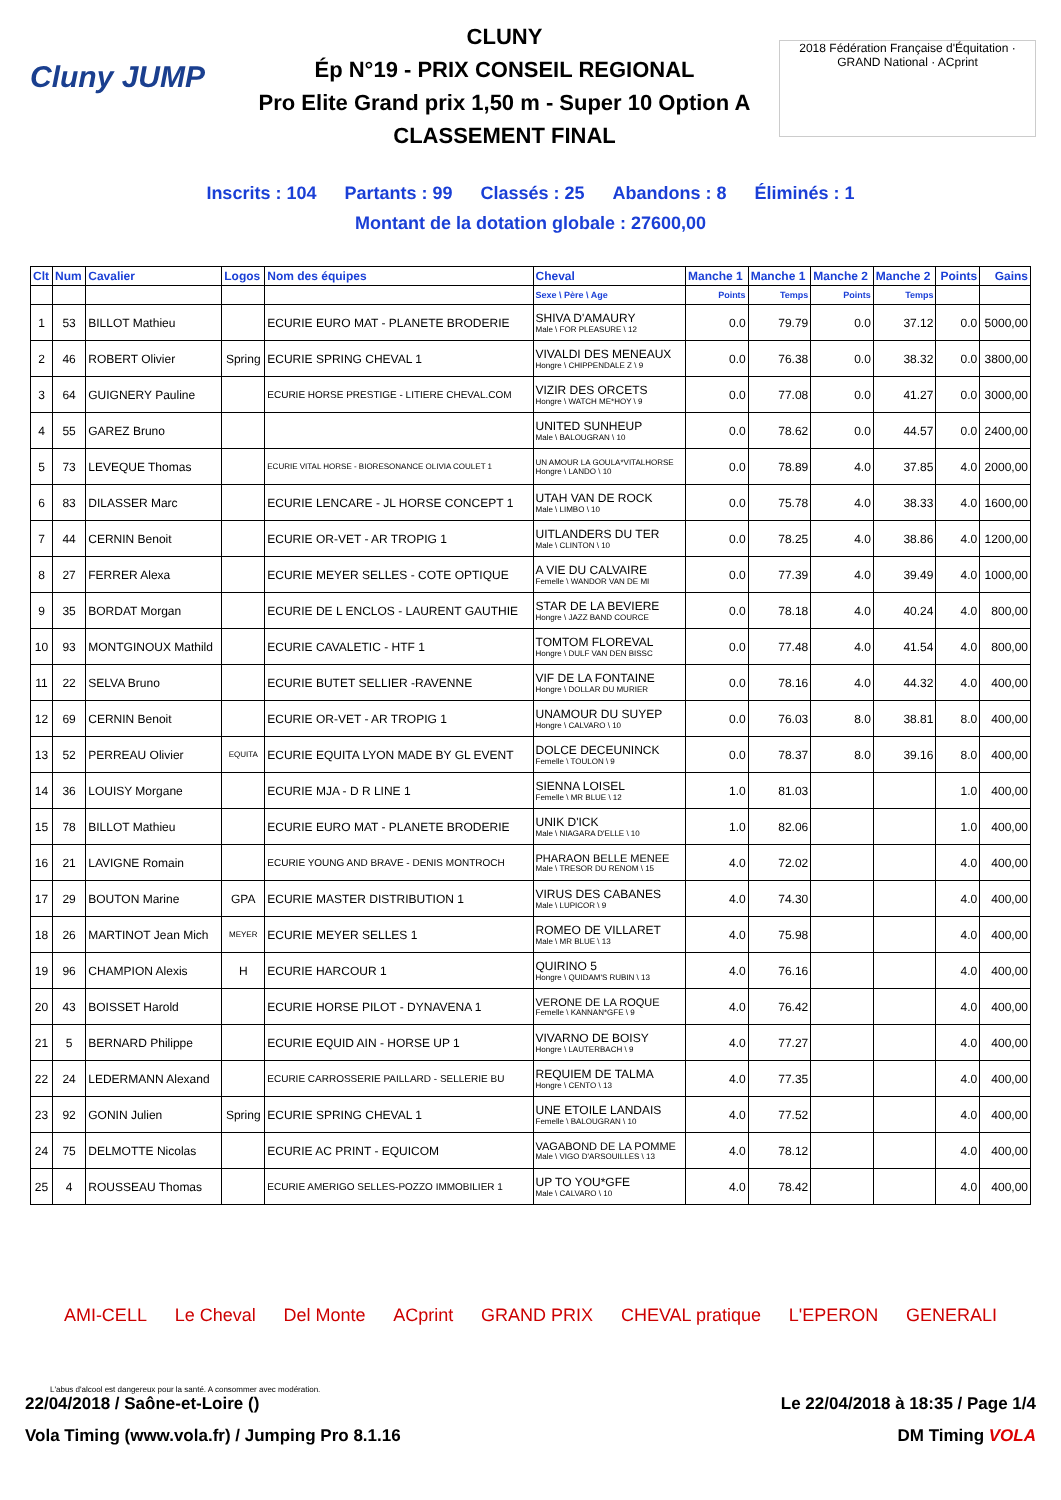Cluny JUMP
CLUNY
Ép N°19 - PRIX CONSEIL REGIONAL
Pro Elite Grand prix 1,50 m - Super 10 Option A
CLASSEMENT FINAL
2018 Fédération Française d'Équitation · GRAND National · ACprint
Inscrits : 104 Partants : 99 Classés : 25 Abandons : 8 Éliminés : 1
Montant de la dotation globale : 27600,00
| Clt | Num | Cavalier | Logos | Nom des équipes | Cheval | Manche 1 | Manche 1 | Manche 2 | Manche 2 | Points | Gains |
| --- | --- | --- | --- | --- | --- | --- | --- | --- | --- | --- | --- |
| | | | | | Sexe \ Père \ Age | Points | Temps | Points | Temps | | |
| 1 | 53 | BILLOT Mathieu | | ECURIE EURO MAT - PLANETE BRODERIE | SHIVA D'AMAURY Male \ FOR PLEASURE \ 12 | 0.0 | 79.79 | 0.0 | 37.12 | 0.0 | 5000,00 |
| 2 | 46 | ROBERT Olivier | Spring | ECURIE SPRING CHEVAL 1 | VIVALDI DES MENEAUX Hongre \ CHIPPENDALE Z \ 9 | 0.0 | 76.38 | 0.0 | 38.32 | 0.0 | 3800,00 |
| 3 | 64 | GUIGNERY Pauline | | ECURIE HORSE PRESTIGE - LITIERE CHEVAL.COM | VIZIR DES ORCETS Hongre \ WATCH ME*HOY \ 9 | 0.0 | 77.08 | 0.0 | 41.27 | 0.0 | 3000,00 |
| 4 | 55 | GAREZ Bruno | | | UNITED SUNHEUP Male \ BALOUGRAN \ 10 | 0.0 | 78.62 | 0.0 | 44.57 | 0.0 | 2400,00 |
| 5 | 73 | LEVEQUE Thomas | | ECURIE VITAL HORSE - BIORESONANCE OLIVIA COULET 1 | UN AMOUR LA GOULA*VITALHORSE Hongre \ LANDO \ 10 | 0.0 | 78.89 | 4.0 | 37.85 | 4.0 | 2000,00 |
| 6 | 83 | DILASSER Marc | | ECURIE LENCARE - JL HORSE CONCEPT 1 | UTAH VAN DE ROCK Male \ LIMBO \ 10 | 0.0 | 75.78 | 4.0 | 38.33 | 4.0 | 1600,00 |
| 7 | 44 | CERNIN Benoit | | ECURIE OR-VET - AR TROPIG 1 | UITLANDERS DU TER Male \ CLINTON \ 10 | 0.0 | 78.25 | 4.0 | 38.86 | 4.0 | 1200,00 |
| 8 | 27 | FERRER Alexa | | ECURIE MEYER SELLES - COTE OPTIQUE | A VIE DU CALVAIRE Femelle \ WANDOR VAN DE MI | 0.0 | 77.39 | 4.0 | 39.49 | 4.0 | 1000,00 |
| 9 | 35 | BORDAT Morgan | | ECURIE DE L ENCLOS - LAURENT GAUTHIE | STAR DE LA BEVIERE Hongre \ JAZZ BAND COURCE | 0.0 | 78.18 | 4.0 | 40.24 | 4.0 | 800,00 |
| 10 | 93 | MONTGINOUX Mathild | | ECURIE CAVALETIC - HTF 1 | TOMTOM FLOREVAL Hongre \ DULF VAN DEN BISSC | 0.0 | 77.48 | 4.0 | 41.54 | 4.0 | 800,00 |
| 11 | 22 | SELVA Bruno | | ECURIE BUTET SELLIER -RAVENNE | VIF DE LA FONTAINE Hongre \ DOLLAR DU MURIER | 0.0 | 78.16 | 4.0 | 44.32 | 4.0 | 400,00 |
| 12 | 69 | CERNIN Benoit | | ECURIE OR-VET - AR TROPIG 1 | UNAMOUR DU SUYEP Hongre \ CALVARO \ 10 | 0.0 | 76.03 | 8.0 | 38.81 | 8.0 | 400,00 |
| 13 | 52 | PERREAU Olivier | EQUITA | ECURIE EQUITA LYON MADE BY GL EVENT | DOLCE DECEUNINCK Femelle \ TOULON \ 9 | 0.0 | 78.37 | 8.0 | 39.16 | 8.0 | 400,00 |
| 14 | 36 | LOUISY Morgane | | ECURIE MJA - D R LINE 1 | SIENNA LOISEL Femelle \ MR BLUE \ 12 | 1.0 | 81.03 | | | 1.0 | 400,00 |
| 15 | 78 | BILLOT Mathieu | | ECURIE EURO MAT - PLANETE BRODERIE | UNIK D'ICK Male \ NIAGARA D'ELLE \ 10 | 1.0 | 82.06 | | | 1.0 | 400,00 |
| 16 | 21 | LAVIGNE Romain | | ECURIE YOUNG AND BRAVE - DENIS MONTROCH | PHARAON BELLE MENEE Male \ TRESOR DU RENOM \ 15 | 4.0 | 72.02 | | | 4.0 | 400,00 |
| 17 | 29 | BOUTON Marine | GPA | ECURIE MASTER DISTRIBUTION 1 | VIRUS DES CABANES Male \ LUPICOR \ 9 | 4.0 | 74.30 | | | 4.0 | 400,00 |
| 18 | 26 | MARTINOT Jean Mich | MEYER | ECURIE MEYER SELLES 1 | ROMEO DE VILLARET Male \ MR BLUE \ 13 | 4.0 | 75.98 | | | 4.0 | 400,00 |
| 19 | 96 | CHAMPION Alexis | H | ECURIE HARCOUR 1 | QUIRINO 5 Hongre \ QUIDAM'S RUBIN \ 13 | 4.0 | 76.16 | | | 4.0 | 400,00 |
| 20 | 43 | BOISSET Harold | | ECURIE HORSE PILOT - DYNAVENA 1 | VERONE DE LA ROQUE Femelle \ KANNAN*GFE \ 9 | 4.0 | 76.42 | | | 4.0 | 400,00 |
| 21 | 5 | BERNARD Philippe | | ECURIE EQUID AIN - HORSE UP 1 | VIVARNO DE BOISY Hongre \ LAUTERBACH \ 9 | 4.0 | 77.27 | | | 4.0 | 400,00 |
| 22 | 24 | LEDERMANN Alexand | | ECURIE CARROSSERIE PAILLARD - SELLERIE BU | REQUIEM DE TALMA Hongre \ CENTO \ 13 | 4.0 | 77.35 | | | 4.0 | 400,00 |
| 23 | 92 | GONIN Julien | Spring | ECURIE SPRING CHEVAL 1 | UNE ETOILE LANDAIS Femelle \ BALOUGRAN \ 10 | 4.0 | 77.52 | | | 4.0 | 400,00 |
| 24 | 75 | DELMOTTE Nicolas | | ECURIE AC PRINT - EQUICOM | VAGABOND DE LA POMME Male \ VIGO D'ARSOUILLES \ 13 | 4.0 | 78.12 | | | 4.0 | 400,00 |
| 25 | 4 | ROUSSEAU Thomas | | ECURIE AMERIGO SELLES-POZZO IMMOBILIER 1 | UP TO YOU*GFE Male \ CALVARO \ 10 | 4.0 | 78.42 | | | 4.0 | 400,00 |
AMI-CELL Le Cheval Del Monte ACprint GRAND PRIX CHEVAL pratique L'EPERON GENERALI
L'abus d'alcool est dangereux pour la santé. A consommer avec modération.
22/04/2018 / Saône-et-Loire () Le 22/04/2018 à 18:35 / Page 1/4
Vola Timing (www.vola.fr) / Jumping Pro 8.1.16 DM Timing VOLA